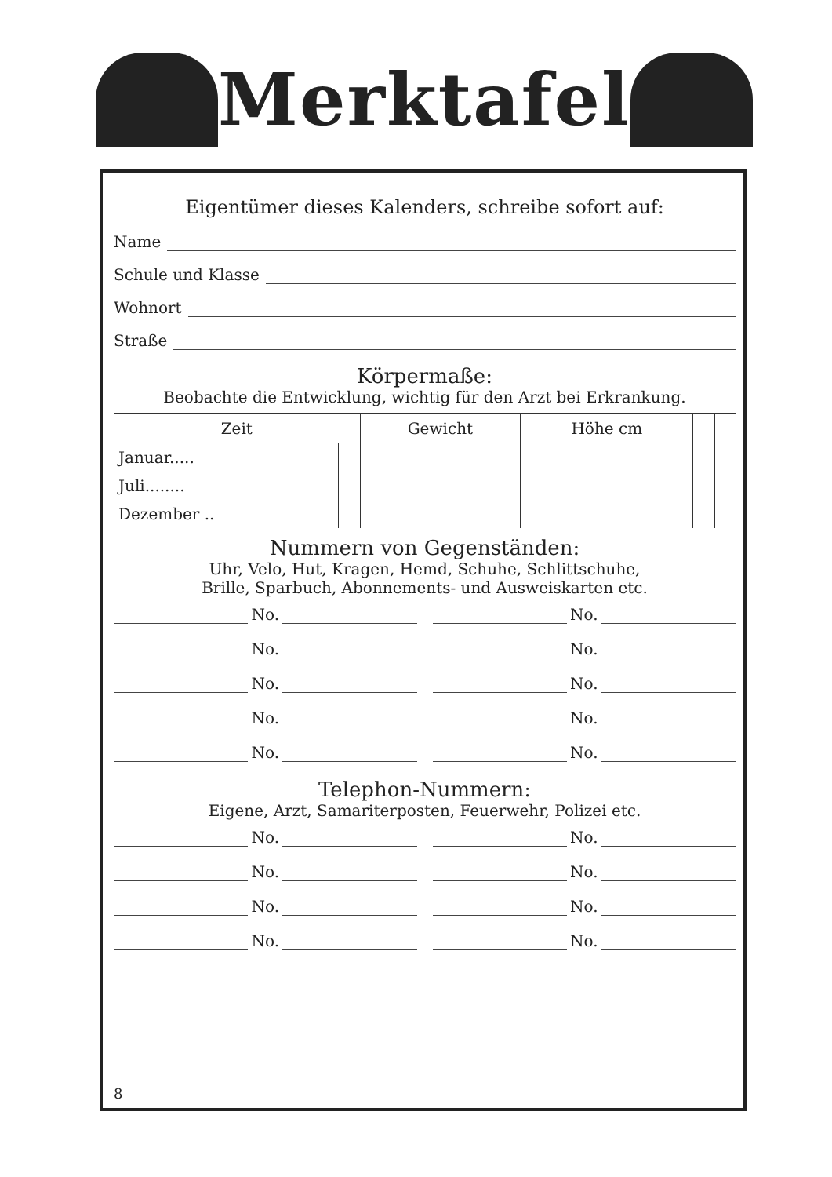Merktafel
Eigentümer dieses Kalenders, schreibe sofort auf:
Name
Schule und Klasse
Wohnort
Straße
Körpermaße:
Beobachte die Entwicklung, wichtig für den Arzt bei Erkrankung.
| Zeit | | Gewicht | Höhe cm | | |
| --- | --- | --- | --- | --- | --- |
| Januar..... | | | | | |
| Juli........ | | | | | |
| Dezember .. | | | | | |
Nummern von Gegenständen:
Uhr, Velo, Hut, Kragen, Hemd, Schuhe, Schlittschuhe,
Brille, Sparbuch, Abonnements- und Ausweiskarten etc.
No.
No.
No.
No.
No.
No.
No.
No.
No.
No.
Telephon-Nummern:
Eigene, Arzt, Samariterposten, Feuerwehr, Polizei etc.
No.
No.
No.
No.
No.
No.
No.
No.
8